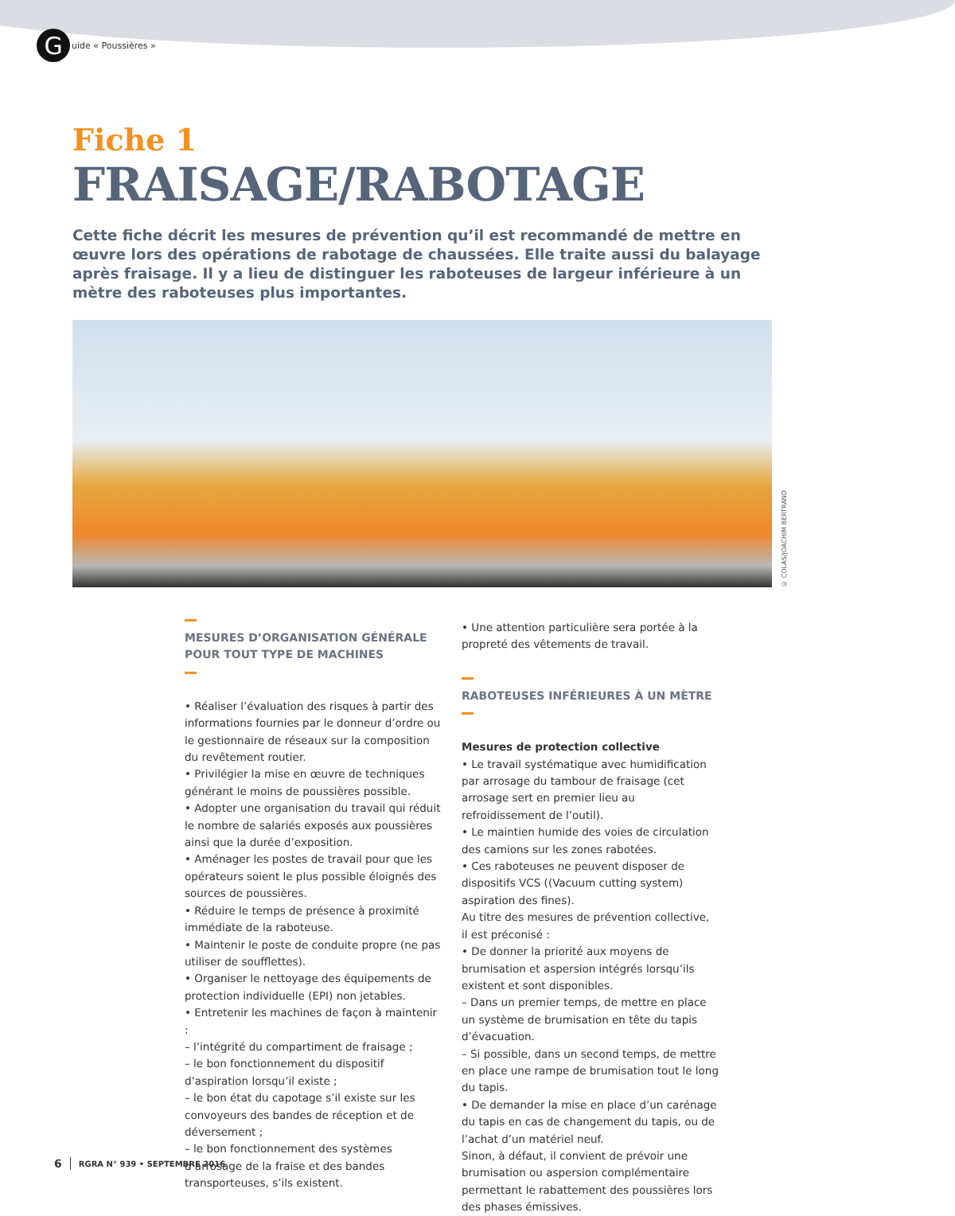G
uide « Poussières »
Fiche 1
FRAISAGE/RABOTAGE
Cette fiche décrit les mesures de prévention qu’il est recommandé de mettre en œuvre lors des opérations de rabotage de chaussées. Elle traite aussi du balayage après fraisage. Il y a lieu de distinguer les raboteuses de largeur inférieure à un mètre des raboteuses plus importantes.
© COLAS/JOACHIM BERTRAND
MESURES D’ORGANISATION GÉNÉRALE POUR TOUT TYPE DE MACHINES
• Réaliser l’évaluation des risques à partir des informations fournies par le donneur d’ordre ou le gestionnaire de réseaux sur la composition du revêtement routier.
• Privilégier la mise en œuvre de techniques générant le moins de poussières possible.
• Adopter une organisation du travail qui réduit le nombre de salariés exposés aux poussières ainsi que la durée d’exposition.
• Aménager les postes de travail pour que les opérateurs soient le plus possible éloignés des sources de poussières.
• Réduire le temps de présence à proximité immédiate de la raboteuse.
• Maintenir le poste de conduite propre (ne pas utiliser de soufflettes).
• Organiser le nettoyage des équipements de protection individuelle (EPI) non jetables.
• Entretenir les machines de façon à maintenir :
– l’intégrité du compartiment de fraisage ;
– le bon fonctionnement du dispositif d’aspiration lorsqu’il existe ;
– le bon état du capotage s’il existe sur les convoyeurs des bandes de réception et de déversement ;
– le bon fonctionnement des systèmes d’arrosage de la fraise et des bandes transporteuses, s’ils existent.
• Une attention particulière sera portée à la propreté des vêtements de travail.
RABOTEUSES INFÉRIEURES À UN MÈTRE
Mesures de protection collective
• Le travail systématique avec humidification par arrosage du tambour de fraisage (cet arrosage sert en premier lieu au refroidissement de l’outil).
• Le maintien humide des voies de circulation des camions sur les zones rabotées.
• Ces raboteuses ne peuvent disposer de dispositifs VCS ((Vacuum cutting system) aspiration des fines).
Au titre des mesures de prévention collective, il est préconisé :
• De donner la priorité aux moyens de brumisation et aspersion intégrés lorsqu’ils existent et sont disponibles.
– Dans un premier temps, de mettre en place un système de brumisation en tête du tapis d’évacuation.
– Si possible, dans un second temps, de mettre en place une rampe de brumisation tout le long du tapis.
• De demander la mise en place d’un carénage du tapis en cas de changement du tapis, ou de l’achat d’un matériel neuf.
Sinon, à défaut, il convient de prévoir une brumisation ou aspersion complémentaire permettant le rabattement des poussières lors des phases émissives.
6 RGRA N° 939 • SEPTEMBRE 2016